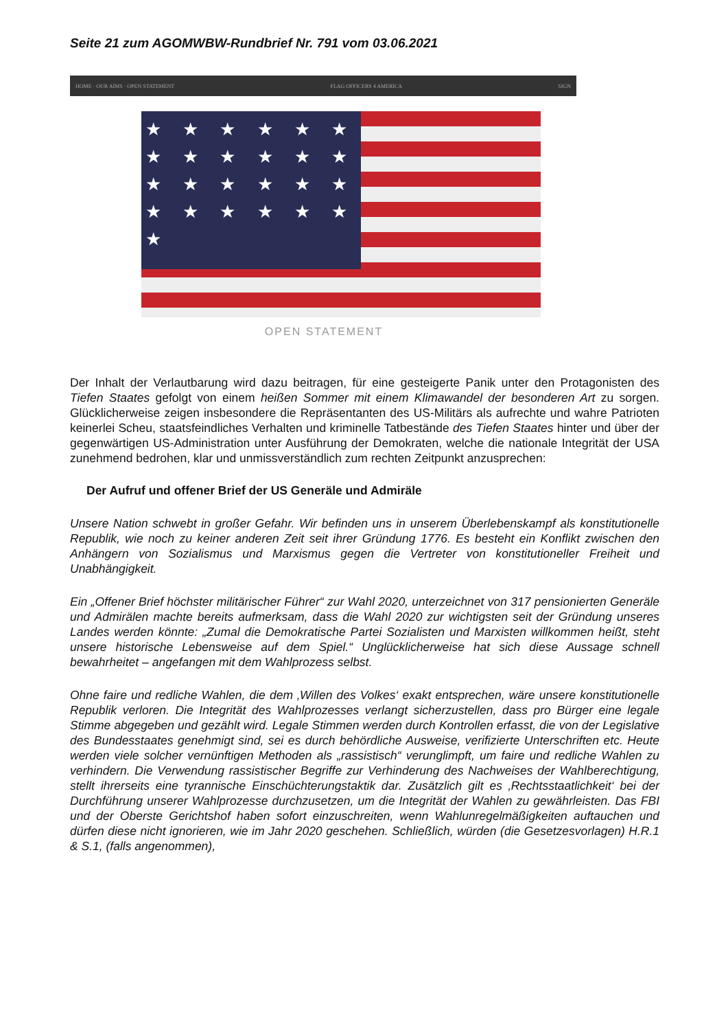Seite 21 zum AGOMWBW-Rundbrief Nr. 791 vom 03.06.2021
HOME · OUR AIMS · OPEN STATEMENT FLAG OFFICERS 4 AMERICA SIGN
★ ★ ★ ★ ★ ★ ★ ★ ★ ★ ★ ★ ★ ★ ★ ★ ★ ★ ★ ★ ★ ★ ★ ★ ★
OPEN STATEMENT
Der Inhalt der Verlautbarung wird dazu beitragen, für eine gesteigerte Panik unter den Protagonisten des Tiefen Staates gefolgt von einem heißen Sommer mit einem Klimawandel der besonderen Art zu sorgen. Glücklicherweise zeigen insbesondere die Repräsentanten des US-Militärs als aufrechte und wahre Patrioten keinerlei Scheu, staatsfeindliches Verhalten und kriminelle Tatbestände des Tiefen Staates hinter und über der gegenwärtigen US-Administration unter Ausführung der Demokraten, welche die nationale Integrität der USA zunehmend bedrohen, klar und unmissverständlich zum rechten Zeitpunkt anzusprechen:
Der Aufruf und offener Brief der US Generäle und Admiräle
Unsere Nation schwebt in großer Gefahr. Wir befinden uns in unserem Überlebenskampf als konstitutionelle Republik, wie noch zu keiner anderen Zeit seit ihrer Gründung 1776. Es besteht ein Konflikt zwischen den Anhängern von Sozialismus und Marxismus gegen die Vertreter von konstitutioneller Freiheit und Unabhängigkeit.
Ein „Offener Brief höchster militärischer Führer“ zur Wahl 2020, unterzeichnet von 317 pensionierten Generäle und Admirälen machte bereits aufmerksam, dass die Wahl 2020 zur wichtigsten seit der Gründung unseres Landes werden könnte: „Zumal die Demokratische Partei Sozialisten und Marxisten willkommen heißt, steht unsere historische Lebensweise auf dem Spiel.“ Unglücklicherweise hat sich diese Aussage schnell bewahrheitet – angefangen mit dem Wahlprozess selbst.
Ohne faire und redliche Wahlen, die dem ‚Willen des Volkes‘ exakt entsprechen, wäre unsere konstitutionelle Republik verloren. Die Integrität des Wahlprozesses verlangt sicherzustellen, dass pro Bürger eine legale Stimme abgegeben und gezählt wird. Legale Stimmen werden durch Kontrollen erfasst, die von der Legislative des Bundesstaates genehmigt sind, sei es durch behördliche Ausweise, verifizierte Unterschriften etc. Heute werden viele solcher vernünftigen Methoden als „rassistisch“ verunglimpft, um faire und redliche Wahlen zu verhindern. Die Verwendung rassistischer Begriffe zur Verhinderung des Nachweises der Wahlberechtigung, stellt ihrerseits eine tyrannische Einschüchterungstaktik dar. Zusätzlich gilt es ‚Rechtsstaatlichkeit‘ bei der Durchführung unserer Wahlprozesse durchzusetzen, um die Integrität der Wahlen zu gewährleisten. Das FBI und der Oberste Gerichtshof haben sofort einzuschreiten, wenn Wahlunregelmäßigkeiten auftauchen und dürfen diese nicht ignorieren, wie im Jahr 2020 geschehen. Schließlich, würden (die Gesetzesvorlagen) H.R.1 & S.1, (falls angenommen),